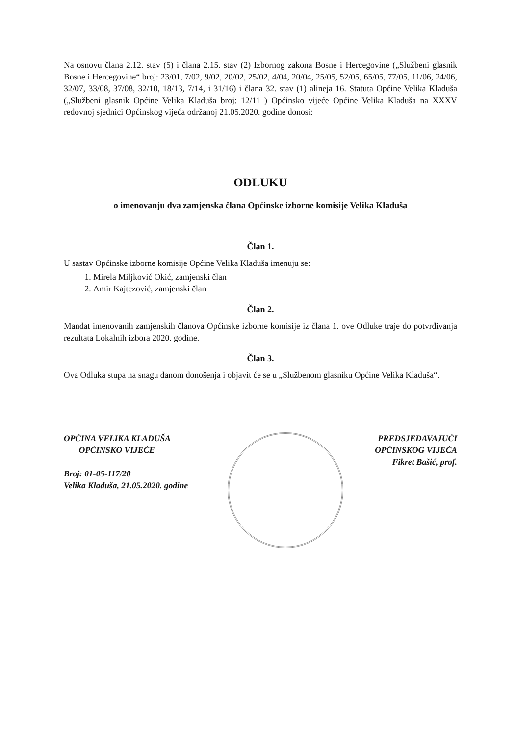Na osnovu člana 2.12. stav (5) i člana 2.15. stav (2) Izbornog zakona Bosne i Hercegovine („Službeni glasnik Bosne i Hercegovine“ broj: 23/01, 7/02, 9/02, 20/02, 25/02, 4/04, 20/04, 25/05, 52/05, 65/05, 77/05, 11/06, 24/06, 32/07, 33/08, 37/08, 32/10, 18/13, 7/14, i 31/16) i člana 32. stav (1) alineja 16. Statuta Općine Velika Kladuša („Službeni glasnik Općine Velika Kladuša broj: 12/11 ) Općinsko vijeće Općine Velika Kladuša na XXXV redovnoj sjednici Općinskog vijeća održanoj 21.05.2020. godine donosi:
ODLUKU
o imenovanju dva zamjenska člana Općinske izborne komisije Velika Kladuša
Član 1.
U sastav Općinske izborne komisije Općine Velika Kladuša imenuju se:
1. Mirela Miljković Okić, zamjenski član
2. Amir Kajtezović, zamjenski član
Član 2.
Mandat imenovanih zamjenskih članova Općinske izborne komisije iz člana 1. ove Odluke traje do potvrđivanja rezultata Lokalnih izbora 2020. godine.
Član 3.
Ova Odluka stupa na snagu danom donošenja i objavit će se u „Službenom glasniku Općine Velika Kladuša“.
OPĆINA VELIKA KLADUŠA
OPĆINSKO VIJEĆE
Broj: 01-05-117/20
Velika Kladuša, 21.05.2020. godine
PREDSJEDAVAJUĆI
OPĆINSKOG VIJEĆA
Fikret Bašić, prof.